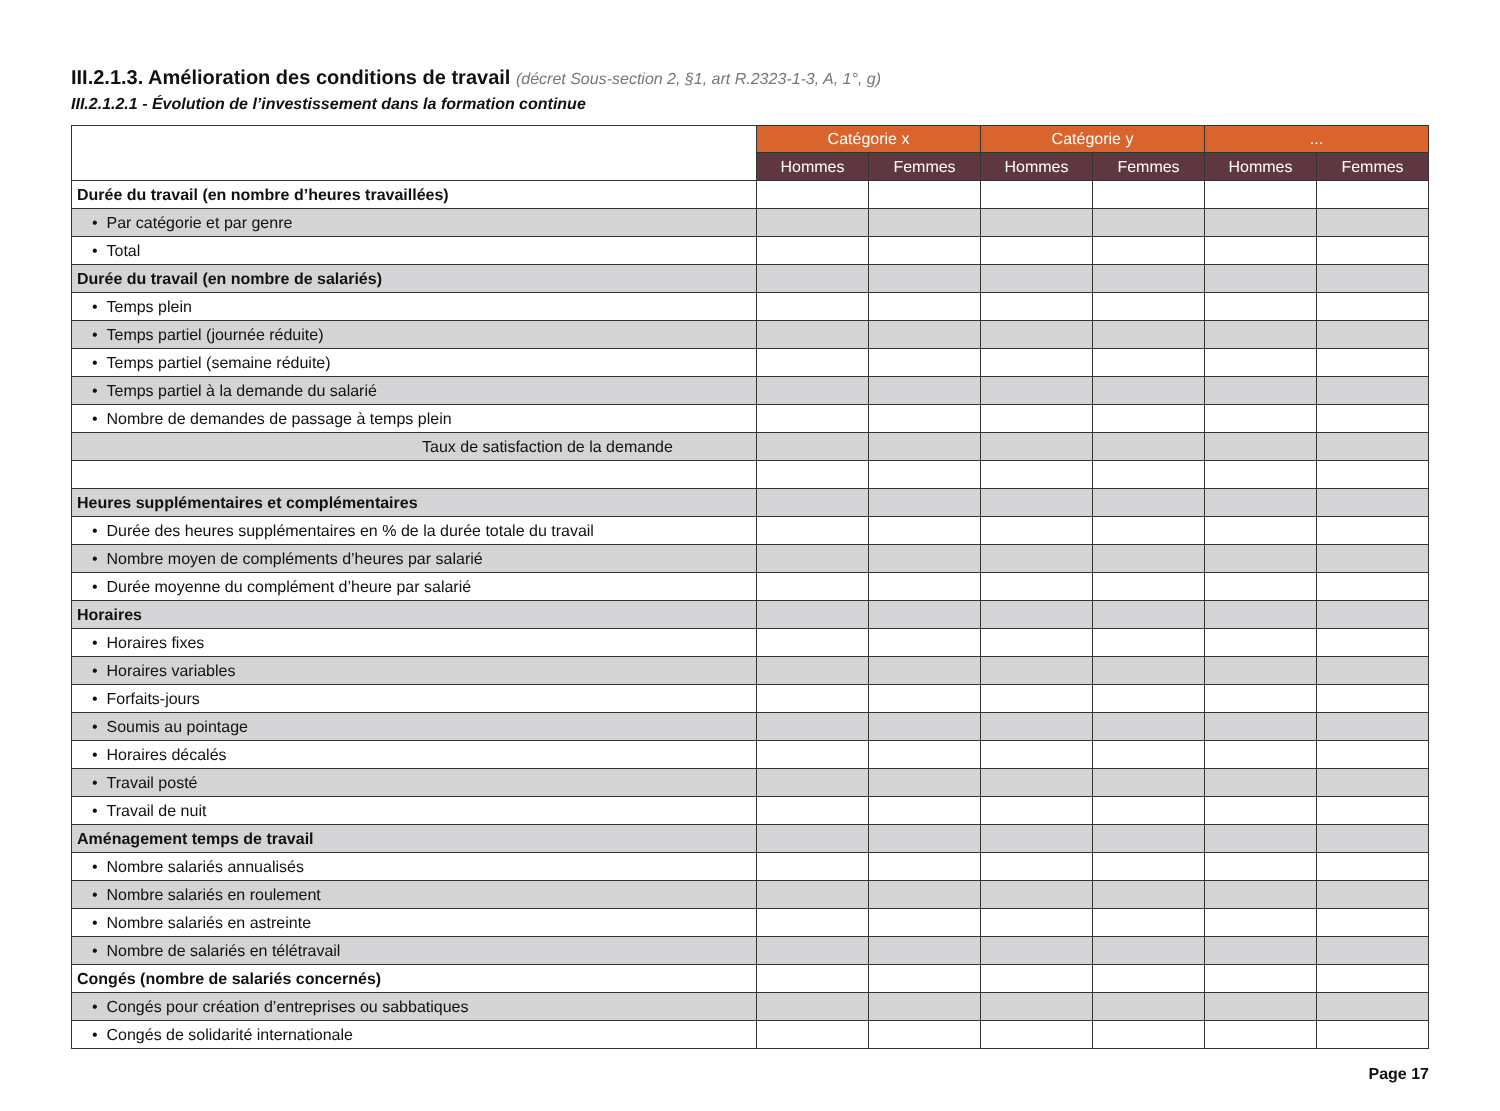III.2.1.3. Amélioration des conditions de travail (décret Sous-section 2, §1, art R.2323-1-3, A, 1°, g)
III.2.1.2.1 - Évolution de l’investissement dans la formation continue
| | Catégorie x | | Catégorie y | | ... | |
| | Hommes | Femmes | Hommes | Femmes | Hommes | Femmes |
| Durée du travail (en nombre d’heures travaillées) | | | | | | |
| • Par catégorie et par genre | | | | | | |
| • Total | | | | | | |
| Durée du travail (en nombre de salariés) | | | | | | |
| • Temps plein | | | | | | |
| • Temps partiel (journée réduite) | | | | | | |
| • Temps partiel (semaine réduite) | | | | | | |
| • Temps partiel à la demande du salarié | | | | | | |
| • Nombre de demandes de passage à temps plein | | | | | | |
| Taux de satisfaction de la demande | | | | | | |
| Heures supplémentaires et complémentaires | | | | | | |
| • Durée des heures supplémentaires en % de la durée totale du travail | | | | | | |
| • Nombre moyen de compléments d’heures par salarié | | | | | | |
| • Durée moyenne du complément d’heure par salarié | | | | | | |
| Horaires | | | | | | |
| • Horaires fixes | | | | | | |
| • Horaires variables | | | | | | |
| • Forfaits-jours | | | | | | |
| • Soumis au pointage | | | | | | |
| • Horaires décalés | | | | | | |
| • Travail posté | | | | | | |
| • Travail de nuit | | | | | | |
| Aménagement temps de travail | | | | | | |
| • Nombre salariés annualisés | | | | | | |
| • Nombre salariés en roulement | | | | | | |
| • Nombre salariés en astreinte | | | | | | |
| • Nombre de salariés en télétravail | | | | | | |
| Congés (nombre de salariés concernés) | | | | | | |
| • Congés pour création d’entreprises ou sabbatiques | | | | | | |
| • Congés de solidarité internationale | | | | | | |
Page 17